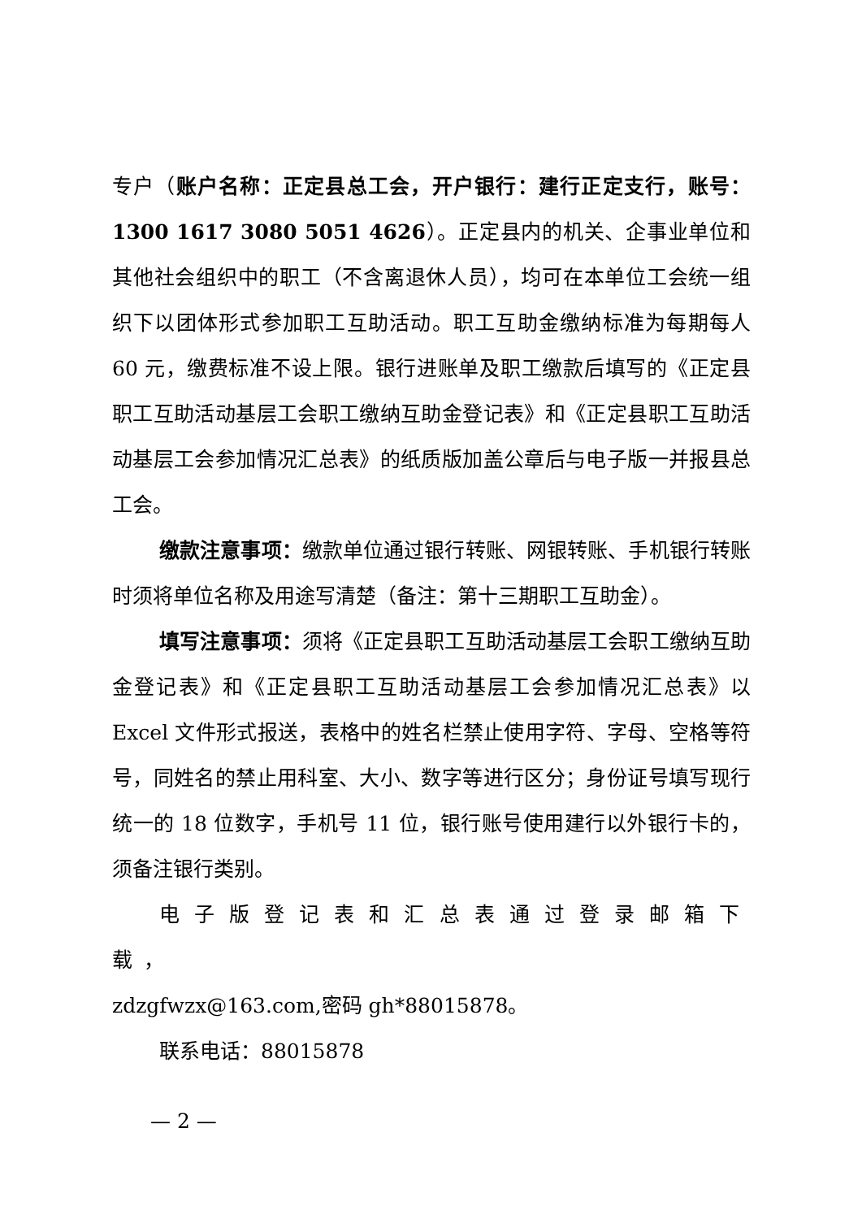专户（账户名称：正定县总工会，开户银行：建行正定支行，账号：1300 1617 3080 5051 4626）。正定县内的机关、企事业单位和其他社会组织中的职工（不含离退休人员），均可在本单位工会统一组织下以团体形式参加职工互助活动。职工互助金缴纳标准为每期每人 60 元，缴费标准不设上限。银行进账单及职工缴款后填写的《正定县职工互助活动基层工会职工缴纳互助金登记表》和《正定县职工互助活动基层工会参加情况汇总表》的纸质版加盖公章后与电子版一并报县总工会。
缴款注意事项：缴款单位通过银行转账、网银转账、手机银行转账时须将单位名称及用途写清楚（备注：第十三期职工互助金）。
填写注意事项：须将《正定县职工互助活动基层工会职工缴纳互助金登记表》和《正定县职工互助活动基层工会参加情况汇总表》以 Excel 文件形式报送，表格中的姓名栏禁止使用字符、字母、空格等符号，同姓名的禁止用科室、大小、数字等进行区分；身份证号填写现行统一的 18 位数字，手机号 11 位，银行账号使用建行以外银行卡的，须备注银行类别。
电子版登记表和汇总表通过登录邮箱下载，
zdzgfwzx@163.com,密码 gh*88015878。
联系电话：88015878
— 2 —